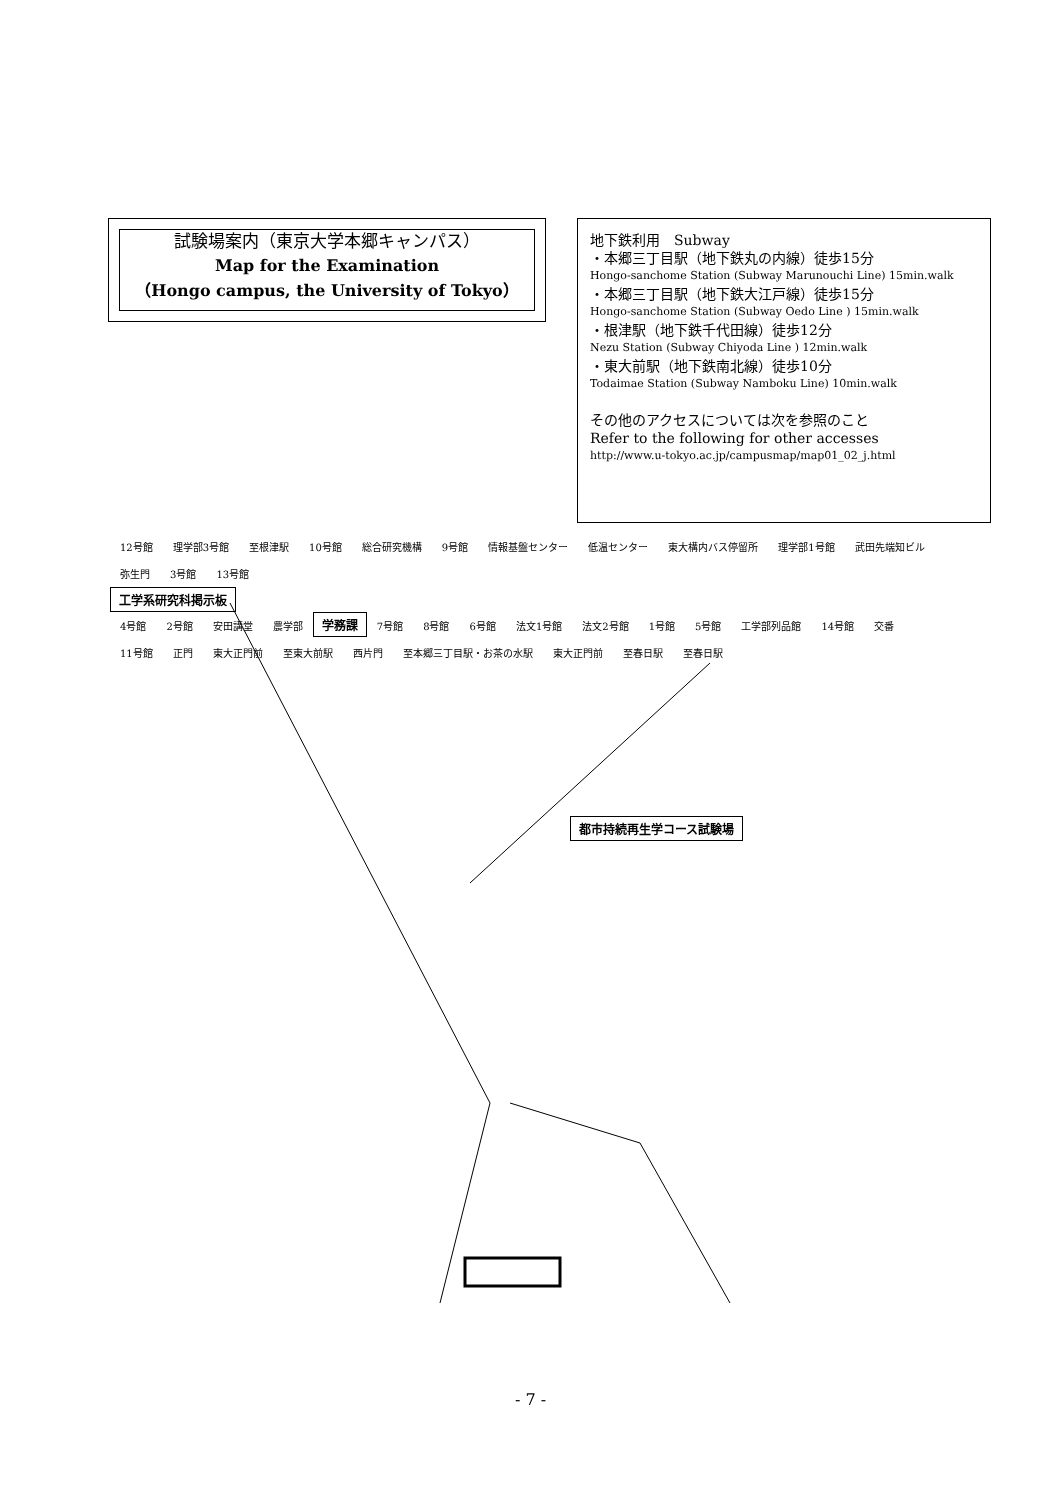試験場案内（東京大学本郷キャンパス）
Map for the Examination
（Hongo campus, the University of Tokyo）
地下鉄利用　Subway
・本郷三丁目駅（地下鉄丸の内線）徒歩15分
Hongo-sanchome Station (Subway Marunouchi Line) 15min.walk
・本郷三丁目駅（地下鉄大江戸線）徒歩15分
Hongo-sanchome Station (Subway Oedo Line ) 15min.walk
・根津駅（地下鉄千代田線）徒歩12分
Nezu Station (Subway Chiyoda Line ) 12min.walk
・東大前駅（地下鉄南北線）徒歩10分
Todaimae Station (Subway Namboku Line) 10min.walk
その他のアクセスについては次を参照のこと
Refer to the following for other accesses
http://www.u-tokyo.ac.jp/campusmap/map01_02_j.html
12号館 理学部3号館 至根津駅 10号館 総合研究機構 9号館 情報基盤センター 低温センター 東大構内バス停留所 理学部1号館 武田先端知ビル 弥生門 3号館 13号館
工学系研究科掲示板
4号館 2号館 安田講堂 農学部 学務課 7号館 8号館 6号館 法文1号館 法文2号館 1号館 5号館 工学部列品館 14号館 交番 11号館 正門 東大正門前 至東大前駅 西片門 至本郷三丁目駅・お茶の水駅 東大正門前 至春日駅 至春日駅
都市持続再生学コース試験場
- 7 -